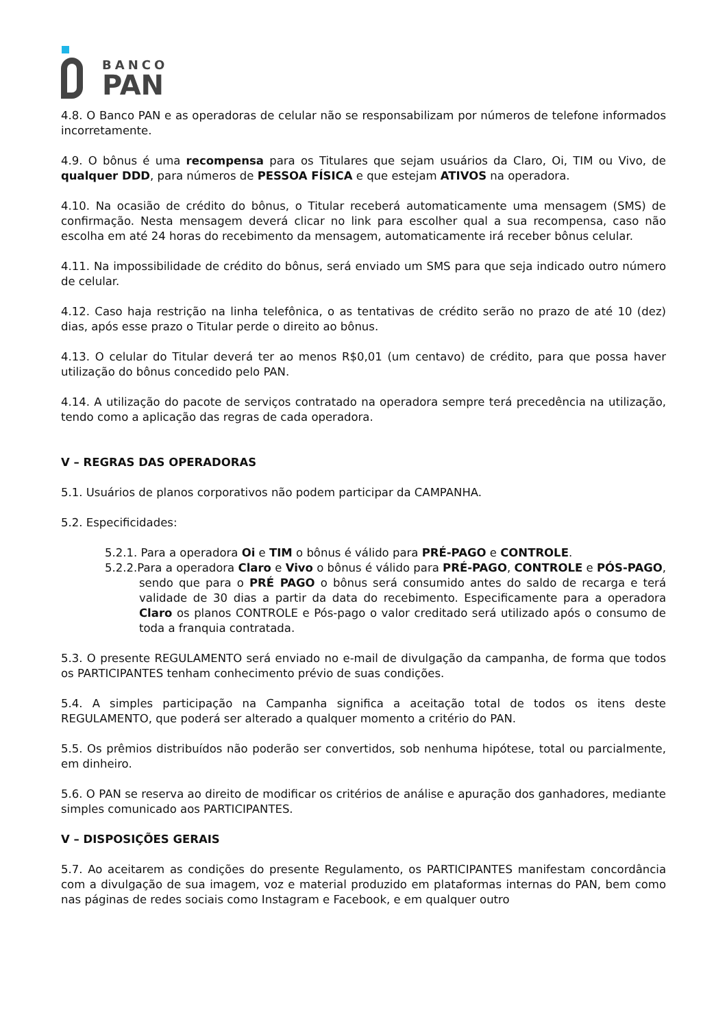BANCO
PAN
4.8. O Banco PAN e as operadoras de celular não se responsabilizam por números de telefone informados incorretamente.
4.9. O bônus é uma recompensa para os Titulares que sejam usuários da Claro, Oi, TIM ou Vivo, de qualquer DDD, para números de PESSOA FÍSICA e que estejam ATIVOS na operadora.
4.10. Na ocasião de crédito do bônus, o Titular receberá automaticamente uma mensagem (SMS) de confirmação. Nesta mensagem deverá clicar no link para escolher qual a sua recompensa, caso não escolha em até 24 horas do recebimento da mensagem, automaticamente irá receber bônus celular.
4.11. Na impossibilidade de crédito do bônus, será enviado um SMS para que seja indicado outro número de celular.
4.12. Caso haja restrição na linha telefônica, o as tentativas de crédito serão no prazo de até 10 (dez) dias, após esse prazo o Titular perde o direito ao bônus.
4.13. O celular do Titular deverá ter ao menos R$0,01 (um centavo) de crédito, para que possa haver utilização do bônus concedido pelo PAN.
4.14. A utilização do pacote de serviços contratado na operadora sempre terá precedência na utilização, tendo como a aplicação das regras de cada operadora.
V – REGRAS DAS OPERADORAS
5.1. Usuários de planos corporativos não podem participar da CAMPANHA.
5.2. Especificidades:
5.2.1. Para a operadora Oi e TIM o bônus é válido para PRÉ-PAGO e CONTROLE.
5.2.2.Para a operadora Claro e Vivo o bônus é válido para PRÉ-PAGO, CONTROLE e PÓS-PAGO, sendo que para o PRÉ PAGO o bônus será consumido antes do saldo de recarga e terá validade de 30 dias a partir da data do recebimento. Especificamente para a operadora Claro os planos CONTROLE e Pós-pago o valor creditado será utilizado após o consumo de toda a franquia contratada.
5.3. O presente REGULAMENTO será enviado no e-mail de divulgação da campanha, de forma que todos os PARTICIPANTES tenham conhecimento prévio de suas condições.
5.4. A simples participação na Campanha significa a aceitação total de todos os itens deste REGULAMENTO, que poderá ser alterado a qualquer momento a critério do PAN.
5.5. Os prêmios distribuídos não poderão ser convertidos, sob nenhuma hipótese, total ou parcialmente, em dinheiro.
5.6. O PAN se reserva ao direito de modificar os critérios de análise e apuração dos ganhadores, mediante simples comunicado aos PARTICIPANTES.
V – DISPOSIÇÕES GERAIS
5.7. Ao aceitarem as condições do presente Regulamento, os PARTICIPANTES manifestam concordância com a divulgação de sua imagem, voz e material produzido em plataformas internas do PAN, bem como nas páginas de redes sociais como Instagram e Facebook, e em qualquer outro